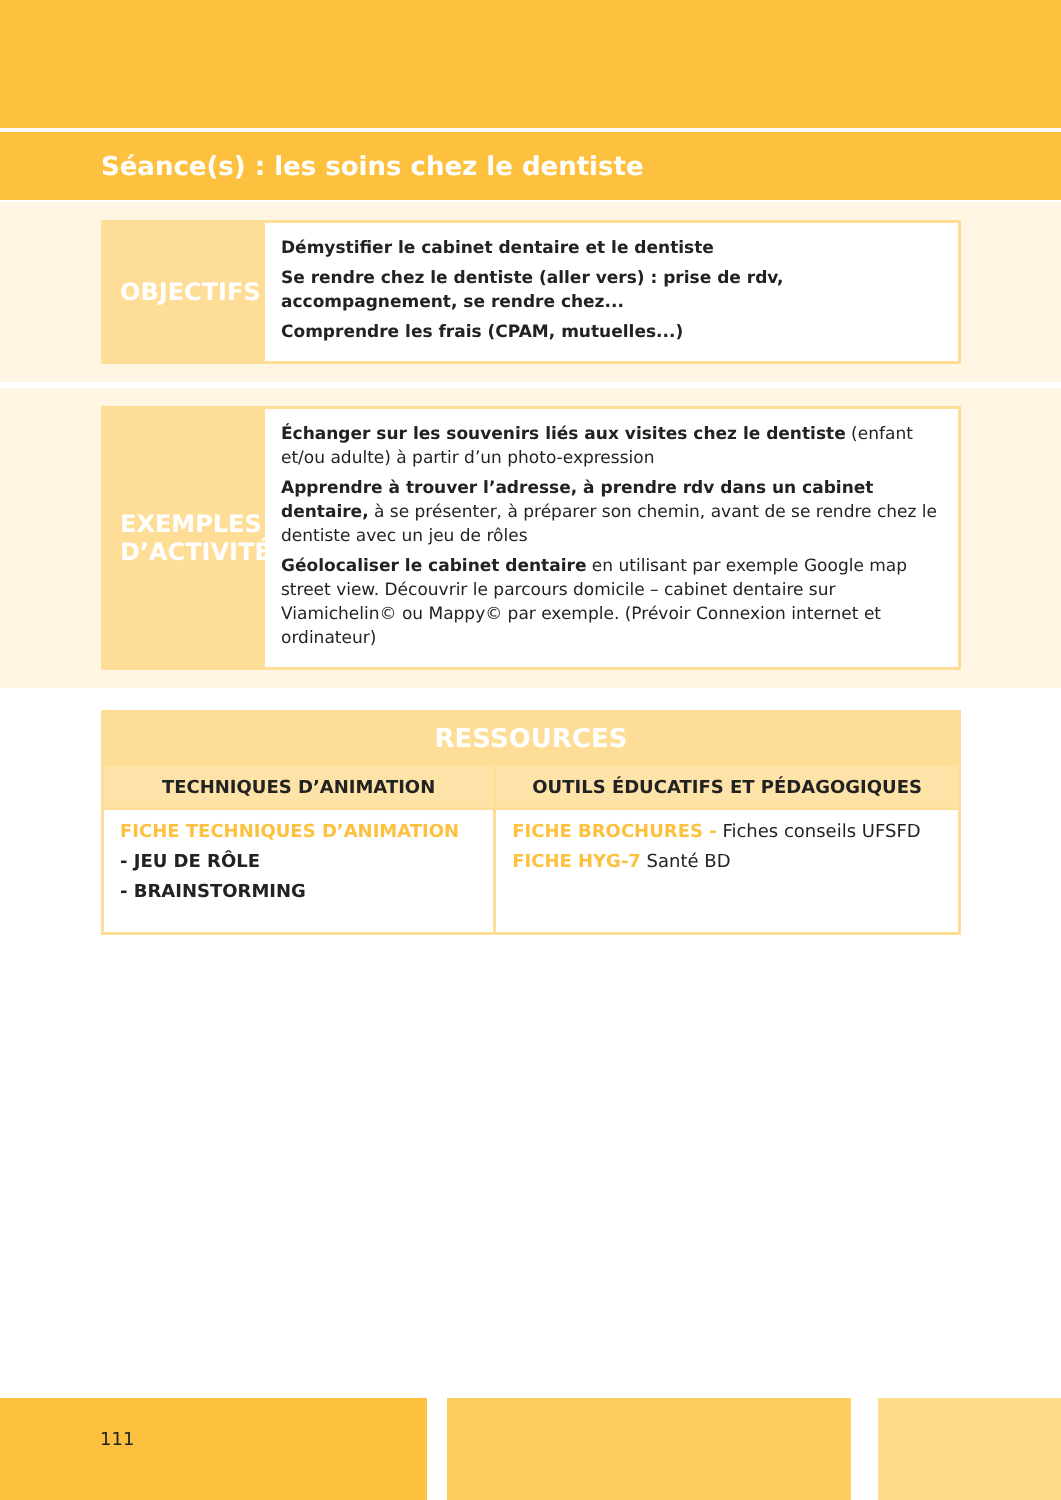Séance(s) : les soins chez le dentiste
OBJECTIFS
Démystifier le cabinet dentaire et le dentiste
Se rendre chez le dentiste (aller vers) : prise de rdv, accompagnement, se rendre chez...
Comprendre les frais (CPAM, mutuelles...)
EXEMPLES
D’ACTIVITÉ
Échanger sur les souvenirs liés aux visites chez le dentiste (enfant et/ou adulte) à partir d’un photo-expression
Apprendre à trouver l’adresse, à prendre rdv dans un cabinet dentaire, à se présenter, à préparer son chemin, avant de se rendre chez le dentiste avec un jeu de rôles
Géolocaliser le cabinet dentaire en utilisant par exemple Google map street view. Découvrir le parcours domicile – cabinet dentaire sur Viamichelin© ou Mappy© par exemple. (Prévoir Connexion internet et ordinateur)
| RESSOURCES | |
| --- | --- |
| TECHNIQUES D’ANIMATION | OUTILS ÉDUCATIFS ET PÉDAGOGIQUES |
| FICHE TECHNIQUES D’ANIMATION - JEU DE RÔLE - BRAINSTORMING | FICHE BROCHURES - Fiches conseils UFSFD FICHE HYG-7 Santé BD |
111